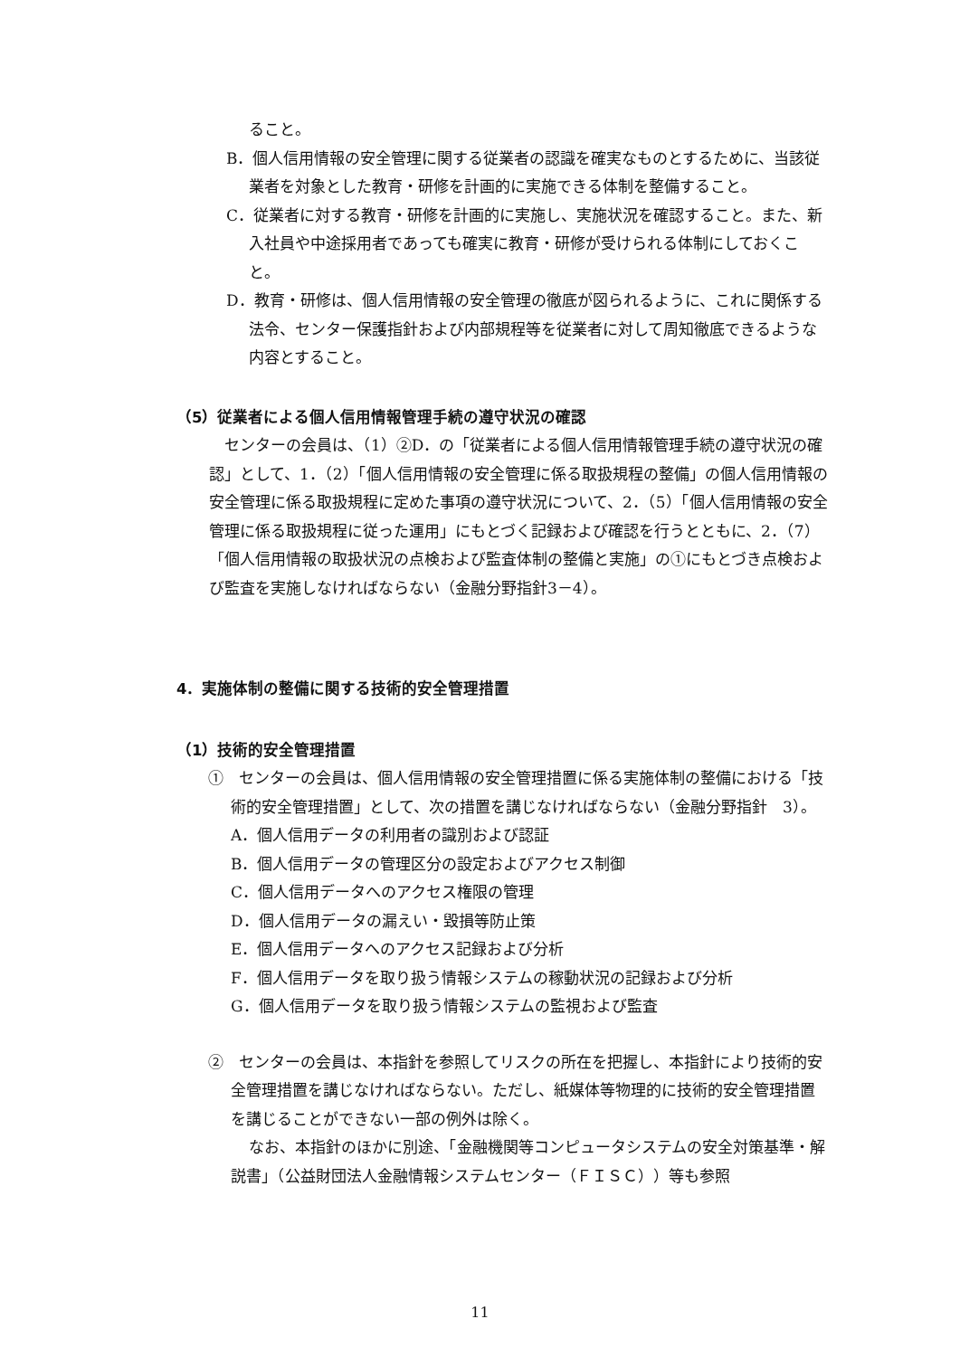ること。
B．個人信用情報の安全管理に関する従業者の認識を確実なものとするために、当該従業者を対象とした教育・研修を計画的に実施できる体制を整備すること。
C．従業者に対する教育・研修を計画的に実施し、実施状況を確認すること。また、新入社員や中途採用者であっても確実に教育・研修が受けられる体制にしておくこと。
D．教育・研修は、個人信用情報の安全管理の徹底が図られるように、これに関係する法令、センター保護指針および内部規程等を従業者に対して周知徹底できるような内容とすること。
（5）従業者による個人信用情報管理手続の遵守状況の確認
センターの会員は、（1）②D．の「従業者による個人信用情報管理手続の遵守状況の確認」として、1．（2）「個人信用情報の安全管理に係る取扱規程の整備」の個人信用情報の安全管理に係る取扱規程に定めた事項の遵守状況について、2．（5）「個人信用情報の安全管理に係る取扱規程に従った運用」にもとづく記録および確認を行うとともに、2．（7）「個人信用情報の取扱状況の点検および監査体制の整備と実施」の①にもとづき点検および監査を実施しなければならない（金融分野指針3－4）。
4．実施体制の整備に関する技術的安全管理措置
（1）技術的安全管理措置
①　センターの会員は、個人信用情報の安全管理措置に係る実施体制の整備における「技術的安全管理措置」として、次の措置を講じなければならない（金融分野指針　3）。
A．個人信用データの利用者の識別および認証
B．個人信用データの管理区分の設定およびアクセス制御
C．個人信用データへのアクセス権限の管理
D．個人信用データの漏えい・毀損等防止策
E．個人信用データへのアクセス記録および分析
F．個人信用データを取り扱う情報システムの稼動状況の記録および分析
G．個人信用データを取り扱う情報システムの監視および監査
②　センターの会員は、本指針を参照してリスクの所在を把握し、本指針により技術的安全管理措置を講じなければならない。ただし、紙媒体等物理的に技術的安全管理措置を講じることができない一部の例外は除く。
なお、本指針のほかに別途、「金融機関等コンピュータシステムの安全対策基準・解説書」（公益財団法人金融情報システムセンター（ＦＩＳＣ））等も参照
11